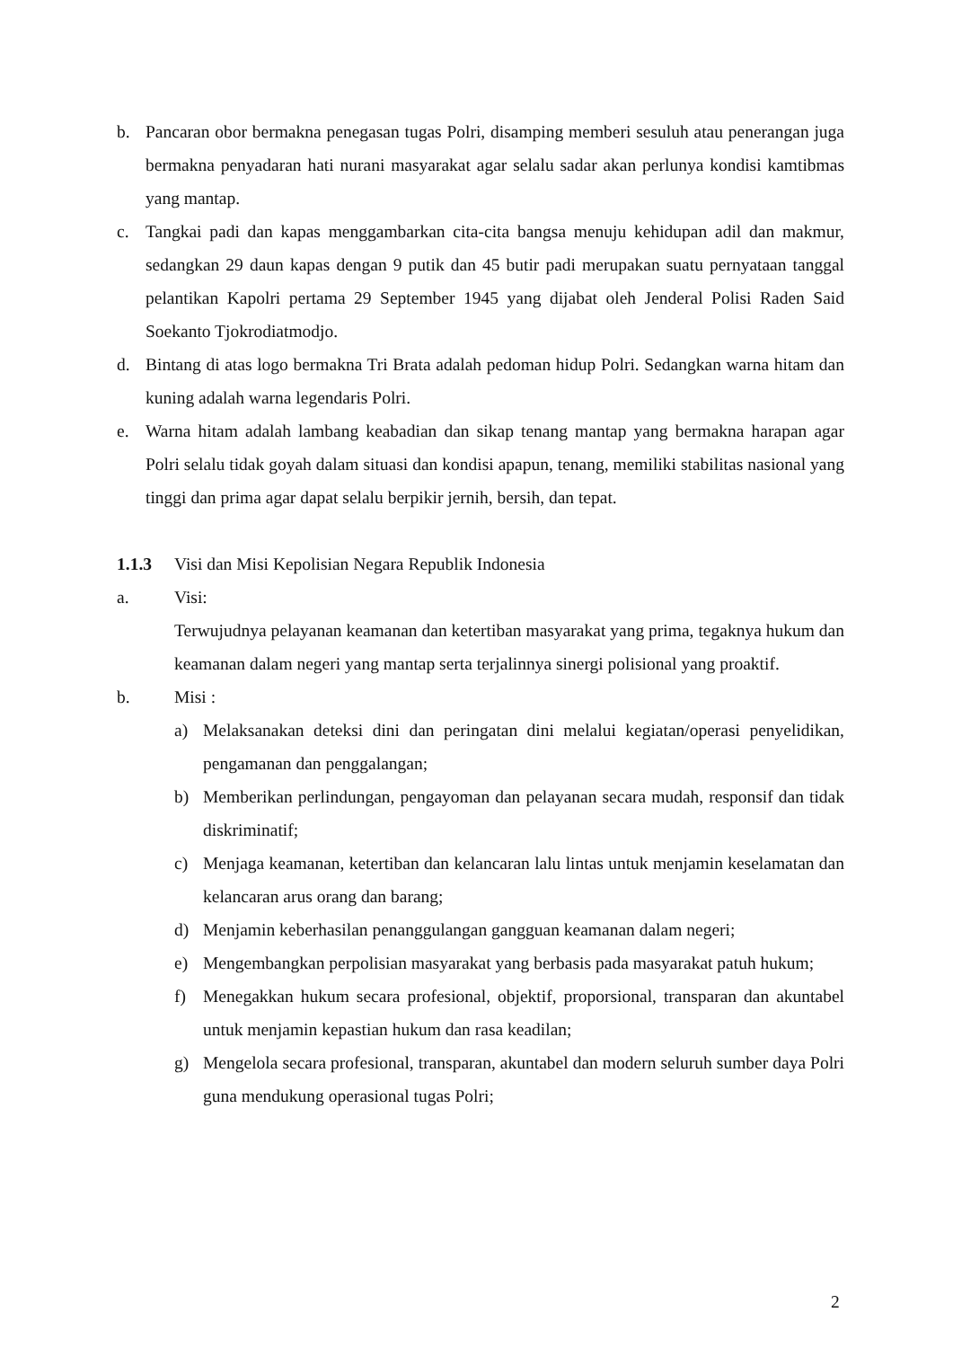b. Pancaran obor bermakna penegasan tugas Polri, disamping memberi sesuluh atau penerangan juga bermakna penyadaran hati nurani masyarakat agar selalu sadar akan perlunya kondisi kamtibmas yang mantap.
c. Tangkai padi dan kapas menggambarkan cita-cita bangsa menuju kehidupan adil dan makmur, sedangkan 29 daun kapas dengan 9 putik dan 45 butir padi merupakan suatu pernyataan tanggal pelantikan Kapolri pertama 29 September 1945 yang dijabat oleh Jenderal Polisi Raden Said Soekanto Tjokrodiatmodjo.
d. Bintang di atas logo bermakna Tri Brata adalah pedoman hidup Polri. Sedangkan warna hitam dan kuning adalah warna legendaris Polri.
e. Warna hitam adalah lambang keabadian dan sikap tenang mantap yang bermakna harapan agar Polri selalu tidak goyah dalam situasi dan kondisi apapun, tenang, memiliki stabilitas nasional yang tinggi dan prima agar dapat selalu berpikir jernih, bersih, dan tepat.
1.1.3 Visi dan Misi Kepolisian Negara Republik Indonesia
a. Visi:
Terwujudnya pelayanan keamanan dan ketertiban masyarakat yang prima, tegaknya hukum dan keamanan dalam negeri yang mantap serta terjalinnya sinergi polisional yang proaktif.
b. Misi :
a) Melaksanakan deteksi dini dan peringatan dini melalui kegiatan/operasi penyelidikan, pengamanan dan penggalangan;
b) Memberikan perlindungan, pengayoman dan pelayanan secara mudah, responsif dan tidak diskriminatif;
c) Menjaga keamanan, ketertiban dan kelancaran lalu lintas untuk menjamin keselamatan dan kelancaran arus orang dan barang;
d) Menjamin keberhasilan penanggulangan gangguan keamanan dalam negeri;
e) Mengembangkan perpolisian masyarakat yang berbasis pada masyarakat patuh hukum;
f) Menegakkan hukum secara profesional, objektif, proporsional, transparan dan akuntabel untuk menjamin kepastian hukum dan rasa keadilan;
g) Mengelola secara profesional, transparan, akuntabel dan modern seluruh sumber daya Polri guna mendukung operasional tugas Polri;
2